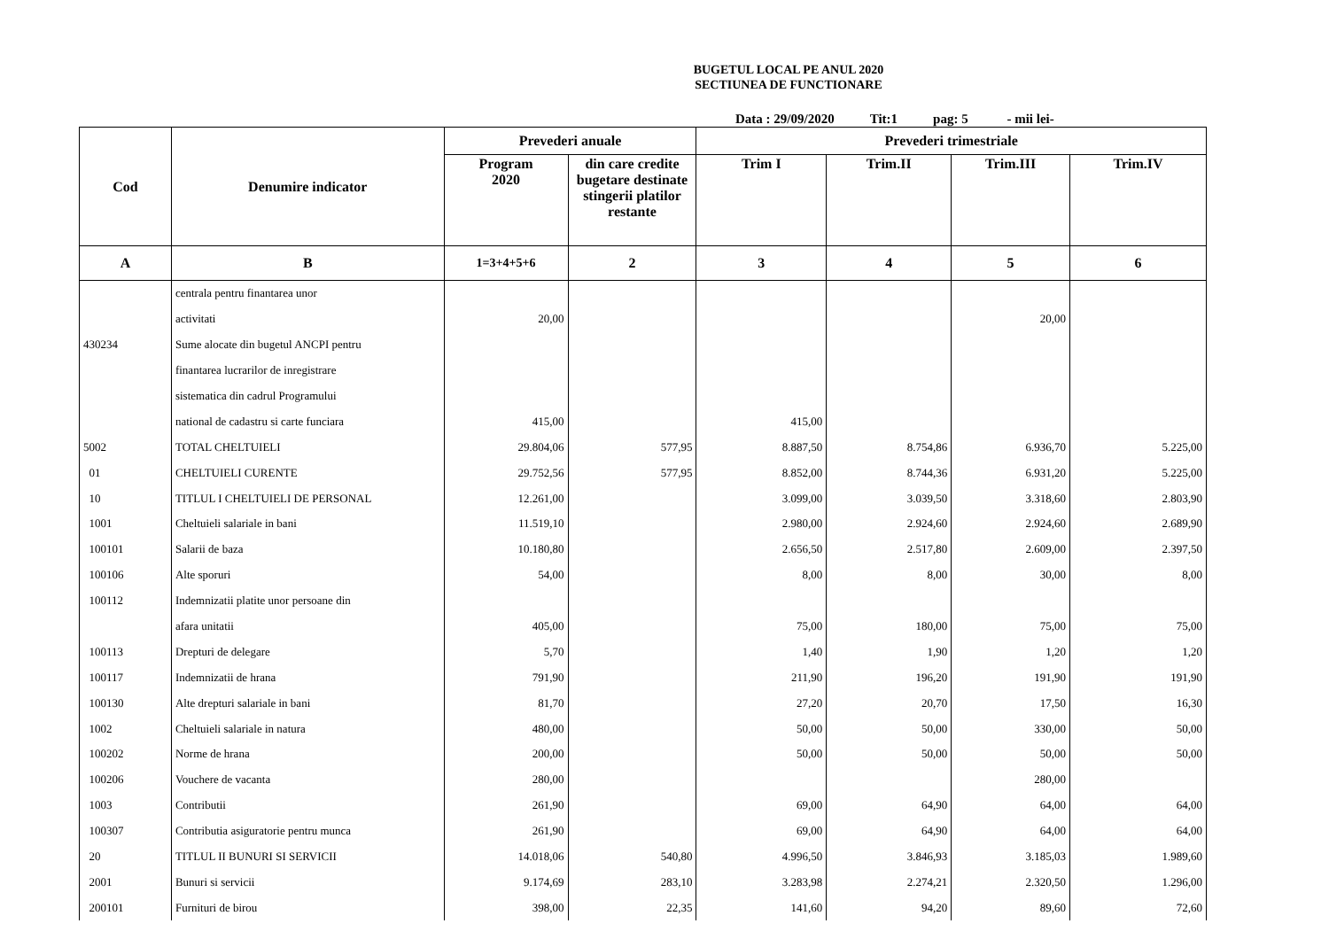BUGETUL LOCAL PE ANUL 2020
SECTIUNEA DE FUNCTIONARE
Data : 29/09/2020 Tit:1 pag: 5 - mii lei-
| Cod | Denumire indicator | Prevederi anuale | | Prevederi trimestriale | | | |
| --- | --- | --- | --- | --- | --- | --- | --- |
| | | Program 2020 | din care credite bugetare destinate stingerii platilor restante | Trim I | Trim.II | Trim.III | Trim.IV |
| A | B | 1=3+4+5+6 | 2 | 3 | 4 | 5 | 6 |
| | centrala pentru finantarea unor | | | | | | |
| | activitati | 20,00 | | | | 20,00 | |
| 430234 | Sume alocate din bugetul ANCPI pentru | | | | | | |
| | finantarea lucrarilor de inregistrare | | | | | | |
| | sistematica din cadrul Programului | | | | | | |
| | national de cadastru si carte funciara | 415,00 | | 415,00 | | | |
| 5002 | TOTAL CHELTUIELI | 29.804,06 | 577,95 | 8.887,50 | 8.754,86 | 6.936,70 | 5.225,00 |
| 01 | CHELTUIELI CURENTE | 29.752,56 | 577,95 | 8.852,00 | 8.744,36 | 6.931,20 | 5.225,00 |
| 10 | TITLUL I CHELTUIELI DE PERSONAL | 12.261,00 | | 3.099,00 | 3.039,50 | 3.318,60 | 2.803,90 |
| 1001 | Cheltuieli salariale in bani | 11.519,10 | | 2.980,00 | 2.924,60 | 2.924,60 | 2.689,90 |
| 100101 | Salarii de baza | 10.180,80 | | 2.656,50 | 2.517,80 | 2.609,00 | 2.397,50 |
| 100106 | Alte sporuri | 54,00 | | 8,00 | 8,00 | 30,00 | 8,00 |
| 100112 | Indemnizatii platite unor persoane din | | | | | | |
| | afara unitatii | 405,00 | | 75,00 | 180,00 | 75,00 | 75,00 |
| 100113 | Drepturi de delegare | 5,70 | | 1,40 | 1,90 | 1,20 | 1,20 |
| 100117 | Indemnizatii de hrana | 791,90 | | 211,90 | 196,20 | 191,90 | 191,90 |
| 100130 | Alte drepturi salariale in bani | 81,70 | | 27,20 | 20,70 | 17,50 | 16,30 |
| 1002 | Cheltuieli salariale in natura | 480,00 | | 50,00 | 50,00 | 330,00 | 50,00 |
| 100202 | Norme de hrana | 200,00 | | 50,00 | 50,00 | 50,00 | 50,00 |
| 100206 | Vouchere de vacanta | 280,00 | | | | 280,00 | |
| 1003 | Contributii | 261,90 | | 69,00 | 64,90 | 64,00 | 64,00 |
| 100307 | Contributia asiguratorie pentru munca | 261,90 | | 69,00 | 64,90 | 64,00 | 64,00 |
| 20 | TITLUL II BUNURI SI SERVICII | 14.018,06 | 540,80 | 4.996,50 | 3.846,93 | 3.185,03 | 1.989,60 |
| 2001 | Bunuri si servicii | 9.174,69 | 283,10 | 3.283,98 | 2.274,21 | 2.320,50 | 1.296,00 |
| 200101 | Furnituri de birou | 398,00 | 22,35 | 141,60 | 94,20 | 89,60 | 72,60 |